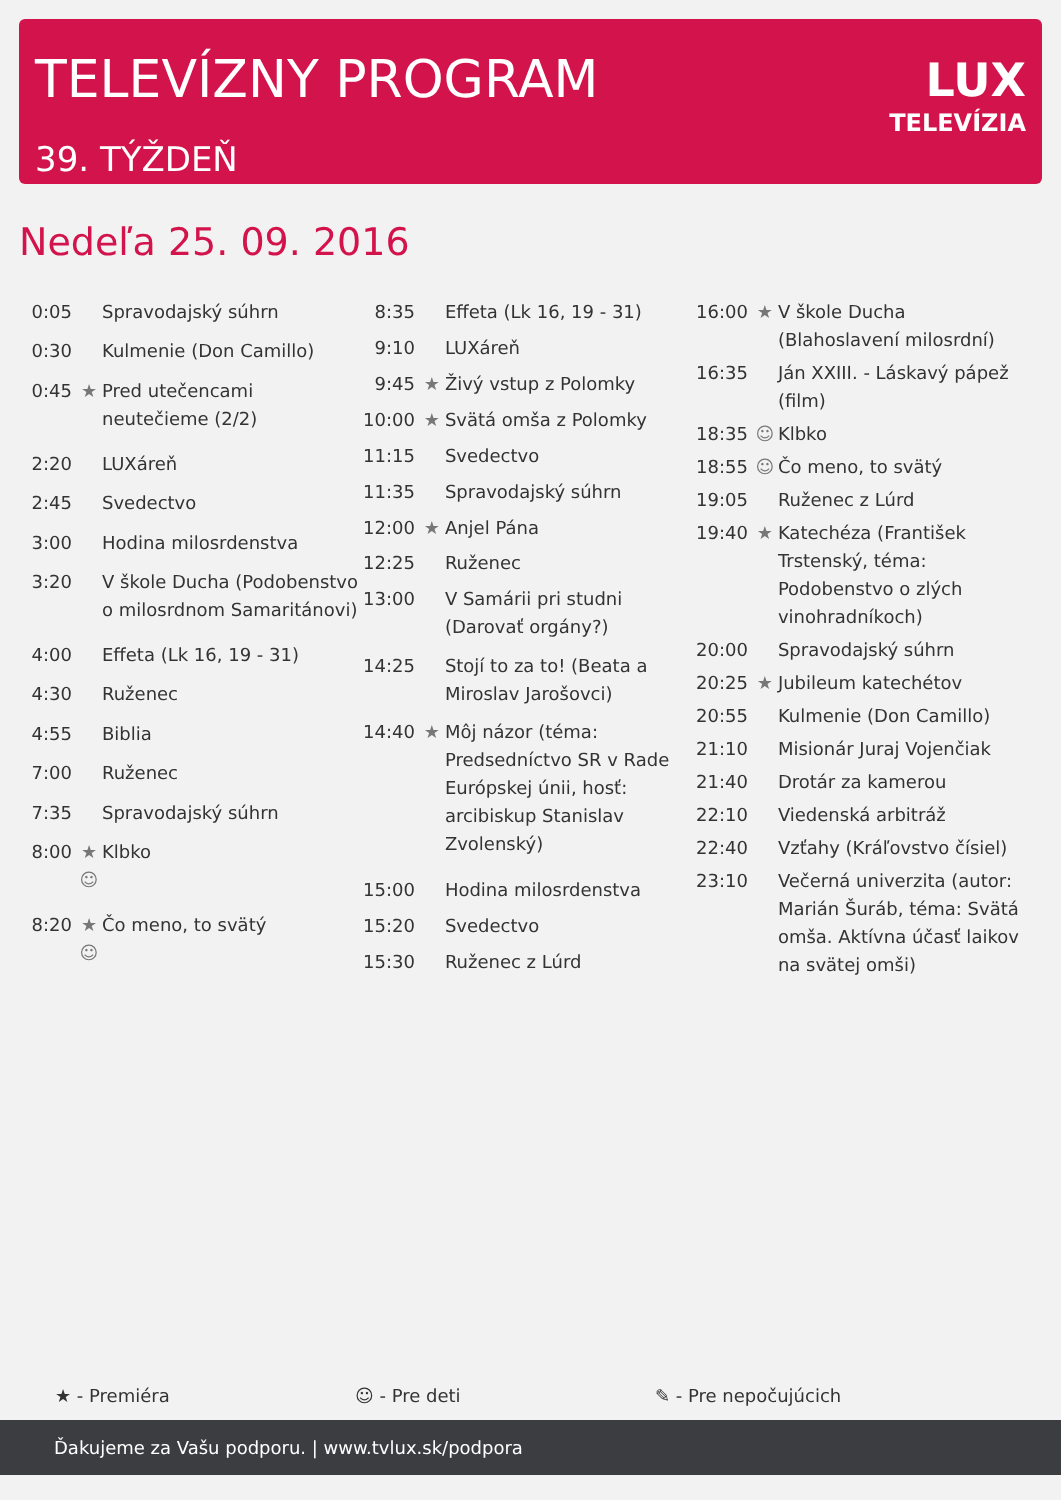TELEVÍZNY PROGRAM
39. TÝŽDEŇ
LUX
TELEVÍZIA
Nedeľa 25. 09. 2016
| 0:05 | | Spravodajský súhrn |
| 0:30 | | Kulmenie (Don Camillo) |
| 0:45 | ★ | Pred utečencami neutečieme (2/2) |
| 2:20 | | LUXáreň |
| 2:45 | | Svedectvo |
| 3:00 | | Hodina milosrdenstva |
| 3:20 | | V škole Ducha (Podobenstvo o milosrdnom Samaritánovi) |
| 4:00 | | Effeta (Lk 16, 19 - 31) |
| 4:30 | | Ruženec |
| 4:55 | | Biblia |
| 7:00 | | Ruženec |
| 7:35 | | Spravodajský súhrn |
| 8:00 | ★ ☺ | Klbko |
| 8:20 | ★ ☺ | Čo meno, to svätý |
| 8:35 | | Effeta (Lk 16, 19 - 31) |
| 9:10 | | LUXáreň |
| 9:45 | ★ | Živý vstup z Polomky |
| 10:00 | ★ | Svätá omša z Polomky |
| 11:15 | | Svedectvo |
| 11:35 | | Spravodajský súhrn |
| 12:00 | ★ | Anjel Pána |
| 12:25 | | Ruženec |
| 13:00 | | V Samárii pri studni (Darovať orgány?) |
| 14:25 | | Stojí to za to! (Beata a Miroslav Jarošovci) |
| 14:40 | ★ | Môj názor (téma: Predsedníctvo SR v Rade Európskej únii, hosť: arcibiskup Stanislav Zvolenský) |
| 15:00 | | Hodina milosrdenstva |
| 15:20 | | Svedectvo |
| 15:30 | | Ruženec z Lúrd |
| 16:00 | ★ | V škole Ducha (Blahoslavení milosrdní) |
| 16:35 | | Ján XXIII. - Láskavý pápež (film) |
| 18:35 | ☺ | Klbko |
| 18:55 | ☺ | Čo meno, to svätý |
| 19:05 | | Ruženec z Lúrd |
| 19:40 | ★ | Katechéza (František Trstenský, téma: Podobenstvo o zlých vinohradníkoch) |
| 20:00 | | Spravodajský súhrn |
| 20:25 | ★ | Jubileum katechétov |
| 20:55 | | Kulmenie (Don Camillo) |
| 21:10 | | Misionár Juraj Vojenčiak |
| 21:40 | | Drotár za kamerou |
| 22:10 | | Viedenská arbitráž |
| 22:40 | | Vzťahy (Kráľovstvo čísiel) |
| 23:10 | | Večerná univerzita (autor: Marián Šuráb, téma: Svätá omša. Aktívna účasť laikov na svätej omši) |
★ - Premiéra ☺ - Pre deti ✎ - Pre nepočujúcich
Ďakujeme za Vašu podporu. | www.tvlux.sk/podpora